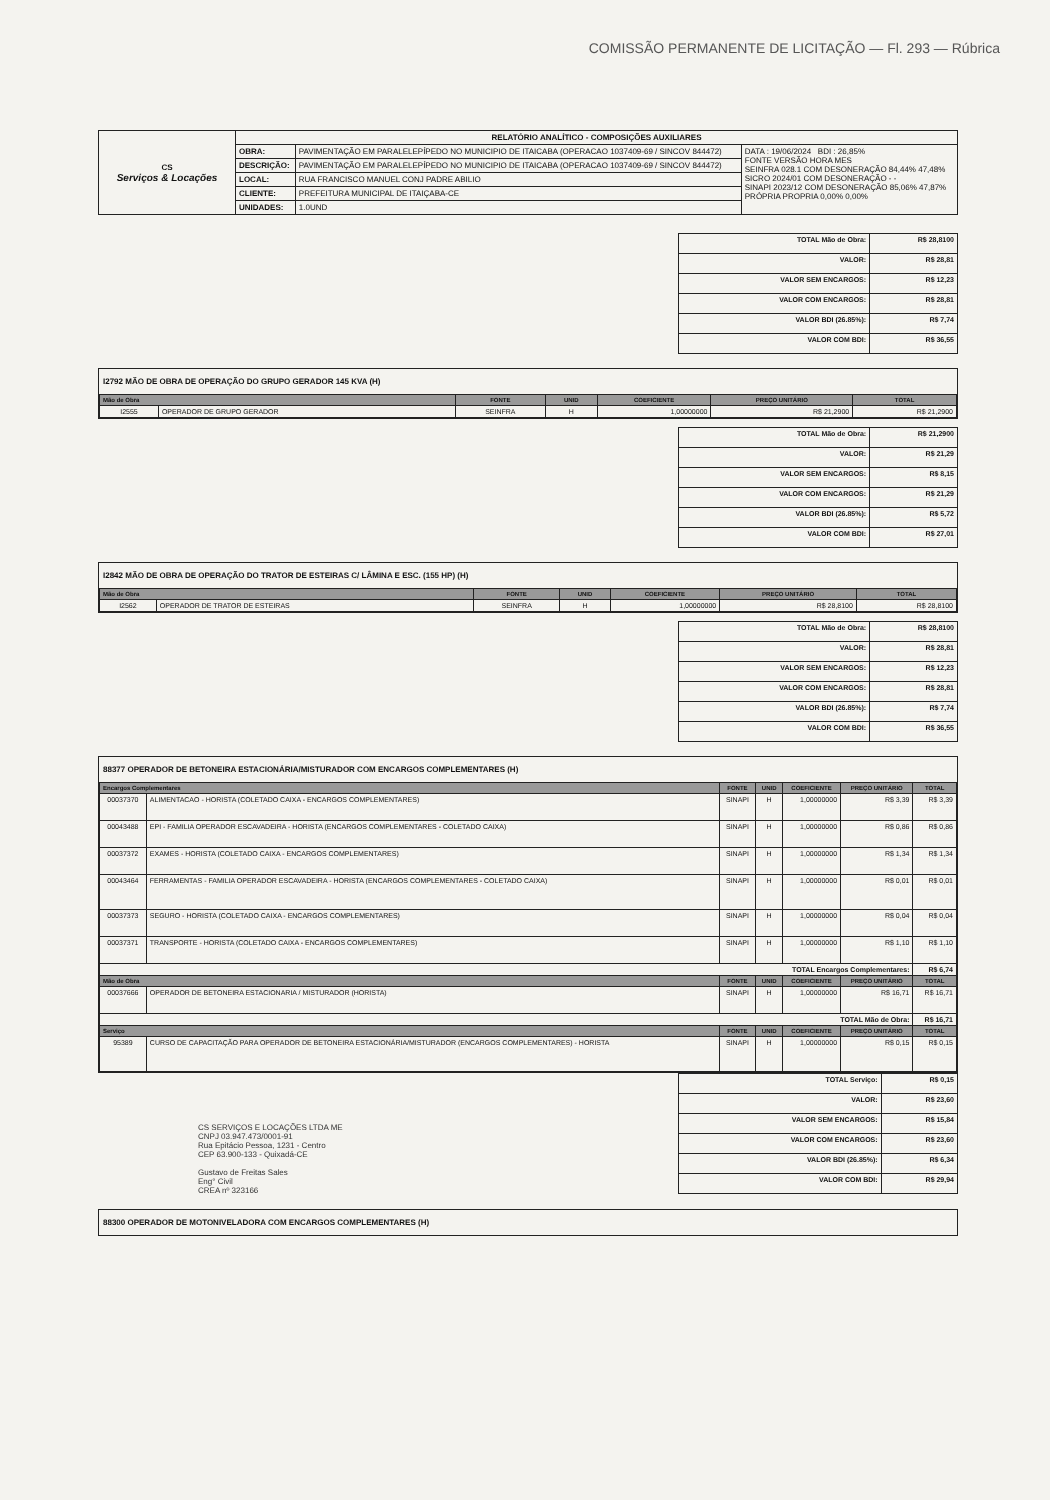COMISSÃO PERMANENTE DE LICITAÇÃO — Fl. 293 — Rúbrica
| CS Serviços & Locações | RELATÓRIO ANALÍTICO - COMPOSIÇÕES AUXILIARES | | |
| | OBRA: | PAVIMENTAÇÃO EM PARALELEPÍPEDO NO MUNICIPIO DE ITAICABA (OPERACAO 1037409-69 / SINCOV 844472) | DATA : 19/06/2024 BDI : 26,85% FONTE VERSÃO HORA MES SEINFRA 028.1 COM DESONERAÇÃO 84,44% 47,48% SICRO 2024/01 COM DESONERAÇÃO - - SINAPI 2023/12 COM DESONERAÇÃO 85,06% 47,87% PRÓPRIA PROPRIA 0,00% 0,00% |
| | DESCRIÇÃO: | PAVIMENTAÇÃO EM PARALELEPÍPEDO NO MUNICIPIO DE ITAICABA (OPERACAO 1037409-69 / SINCOV 844472) | |
| | LOCAL: | RUA FRANCISCO MANUEL CONJ PADRE ABILIO | |
| | CLIENTE: | PREFEITURA MUNICIPAL DE ITAIÇABA-CE | |
| | UNIDADES: | 1.0UND | |
| TOTAL Mão de Obra: | R$ 28,8100 |
| VALOR: | R$ 28,81 |
| VALOR SEM ENCARGOS: | R$ 12,23 |
| VALOR COM ENCARGOS: | R$ 28,81 |
| VALOR BDI (26.85%): | R$ 7,74 |
| VALOR COM BDI: | R$ 36,55 |
I2792 MÃO DE OBRA DE OPERAÇÃO DO GRUPO GERADOR 145 KVA (H)
| Mão de Obra | | FONTE | UNID | COEFICIENTE | PREÇO UNITÁRIO | TOTAL |
| --- | --- | --- | --- | --- | --- | --- |
| I2555 | OPERADOR DE GRUPO GERADOR | SEINFRA | H | 1,00000000 | R$ 21,2900 | R$ 21,2900 |
| TOTAL Mão de Obra: | R$ 21,2900 |
| VALOR: | R$ 21,29 |
| VALOR SEM ENCARGOS: | R$ 8,15 |
| VALOR COM ENCARGOS: | R$ 21,29 |
| VALOR BDI (26.85%): | R$ 5,72 |
| VALOR COM BDI: | R$ 27,01 |
I2842 MÃO DE OBRA DE OPERAÇÃO DO TRATOR DE ESTEIRAS C/ LÂMINA E ESC. (155 HP) (H)
| Mão de Obra | | FONTE | UNID | COEFICIENTE | PREÇO UNITÁRIO | TOTAL |
| --- | --- | --- | --- | --- | --- | --- |
| I2562 | OPERADOR DE TRATOR DE ESTEIRAS | SEINFRA | H | 1,00000000 | R$ 28,8100 | R$ 28,8100 |
| TOTAL Mão de Obra: | R$ 28,8100 |
| VALOR: | R$ 28,81 |
| VALOR SEM ENCARGOS: | R$ 12,23 |
| VALOR COM ENCARGOS: | R$ 28,81 |
| VALOR BDI (26.85%): | R$ 7,74 |
| VALOR COM BDI: | R$ 36,55 |
88377 OPERADOR DE BETONEIRA ESTACIONÁRIA/MISTURADOR COM ENCARGOS COMPLEMENTARES (H)
| Encargos Complementares | | FONTE | UNID | COEFICIENTE | PREÇO UNITÁRIO | TOTAL |
| --- | --- | --- | --- | --- | --- | --- |
| 00037370 | ALIMENTACAO - HORISTA (COLETADO CAIXA - ENCARGOS COMPLEMENTARES) | SINAPI | H | 1,00000000 | R$ 3,39 | R$ 3,39 |
| 00043488 | EPI - FAMILIA OPERADOR ESCAVADEIRA - HORISTA (ENCARGOS COMPLEMENTARES - COLETADO CAIXA) | SINAPI | H | 1,00000000 | R$ 0,86 | R$ 0,86 |
| 00037372 | EXAMES - HORISTA (COLETADO CAIXA - ENCARGOS COMPLEMENTARES) | SINAPI | H | 1,00000000 | R$ 1,34 | R$ 1,34 |
| 00043464 | FERRAMENTAS - FAMILIA OPERADOR ESCAVADEIRA - HORISTA (ENCARGOS COMPLEMENTARES - COLETADO CAIXA) | SINAPI | H | 1,00000000 | R$ 0,01 | R$ 0,01 |
| 00037373 | SEGURO - HORISTA (COLETADO CAIXA - ENCARGOS COMPLEMENTARES) | SINAPI | H | 1,00000000 | R$ 0,04 | R$ 0,04 |
| 00037371 | TRANSPORTE - HORISTA (COLETADO CAIXA - ENCARGOS COMPLEMENTARES) | SINAPI | H | 1,00000000 | R$ 1,10 | R$ 1,10 |
| TOTAL Encargos Complementares: | | | | | | R$ 6,74 |
| Mão de Obra | | FONTE | UNID | COEFICIENTE | PREÇO UNITÁRIO | TOTAL |
| 00037666 | OPERADOR DE BETONEIRA ESTACIONARIA / MISTURADOR (HORISTA) | SINAPI | H | 1,00000000 | R$ 16,71 | R$ 16,71 |
| TOTAL Mão de Obra: | | | | | | R$ 16,71 |
| Serviço | | FONTE | UNID | COEFICIENTE | PREÇO UNITÁRIO | TOTAL |
| 95389 | CURSO DE CAPACITAÇÃO PARA OPERADOR DE BETONEIRA ESTACIONÁRIA/MISTURADOR (ENCARGOS COMPLEMENTARES) - HORISTA | SINAPI | H | 1,00000000 | R$ 0,15 | R$ 0,15 |
CS SERVIÇOS E LOCAÇÕES LTDA ME
CNPJ 03.947.473/0001-91
Rua Epitácio Pessoa, 1231 - Centro
CEP 63.900-133 - Quixadá-CE
Gustavo de Freitas Sales
Eng° Civil
CREA nº 323166
| TOTAL Serviço: | R$ 0,15 |
| VALOR: | R$ 23,60 |
| VALOR SEM ENCARGOS: | R$ 15,84 |
| VALOR COM ENCARGOS: | R$ 23,60 |
| VALOR BDI (26.85%): | R$ 6,34 |
| VALOR COM BDI: | R$ 29,94 |
88300 OPERADOR DE MOTONIVELADORA COM ENCARGOS COMPLEMENTARES (H)